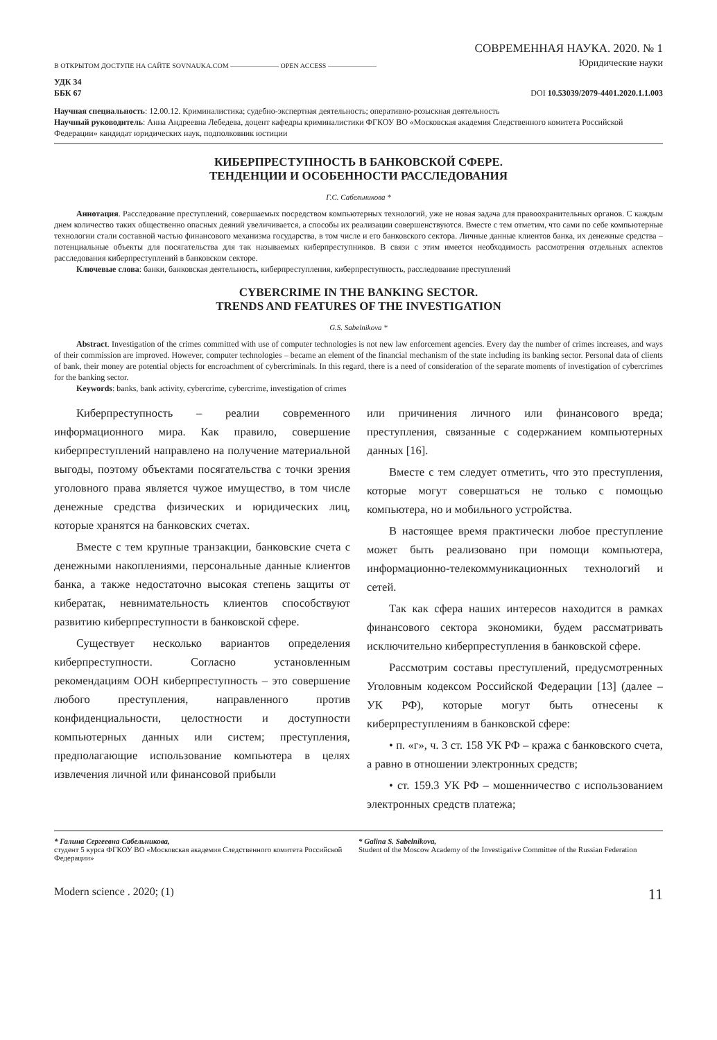В ОТКРЫТОМ ДОСТУПЕ НА САЙТЕ SOVNAUKA.COM ——————— OPEN ACCESS ———————
СОВРЕМЕННАЯ НАУКА. 2020. № 1
Юридические науки
УДК 34
ББК 67
DOI 10.53039/2079-4401.2020.1.1.003
Научная специальность: 12.00.12. Криминалистика; судебно-экспертная деятельность; оперативно-розыскная деятельность
Научный руководитель: Анна Андреевна Лебедева, доцент кафедры криминалистики ФГКОУ ВО «Московская академия Следственного комитета Российской Федерации» кандидат юридических наук, подполковник юстиции
КИБЕРПРЕСТУПНОСТЬ В БАНКОВСКОЙ СФЕРЕ.
ТЕНДЕНЦИИ И ОСОБЕННОСТИ РАССЛЕДОВАНИЯ
Г.С. Сабельникова *
Аннотация. Расследование преступлений, совершаемых посредством компьютерных технологий, уже не новая задача для правоохранительных органов. С каждым днем количество таких общественно опасных деяний увеличивается, а способы их реализации совершенствуются. Вместе с тем отметим, что сами по себе компьютерные технологии стали составной частью финансового механизма государства, в том числе и его банковского сектора. Личные данные клиентов банка, их денежные средства – потенциальные объекты для посягательства для так называемых киберпреступников. В связи с этим имеется необходимость рассмотрения отдельных аспектов расследования киберпреступлений в банковском секторе.
Ключевые слова: банки, банковская деятельность, киберпреступления, киберпреступность, расследование преступлений
CYBERCRIME IN THE BANKING SECTOR.
TRENDS AND FEATURES OF THE INVESTIGATION
G.S. Sabelnikova *
Abstract. Investigation of the crimes committed with use of computer technologies is not new law enforcement agencies. Every day the number of crimes increases, and ways of their commission are improved. However, computer technologies – became an element of the financial mechanism of the state including its banking sector. Personal data of clients of bank, their money are potential objects for encroachment of cybercriminals. In this regard, there is a need of consideration of the separate moments of investigation of cybercrimes for the banking sector.
Keywords: banks, bank activity, cybercrime, cybercrime, investigation of crimes
Киберпреступность – реалии современного информационного мира. Как правило, совершение киберпреступлений направлено на получение материальной выгоды, поэтому объектами посягательства с точки зрения уголовного права является чужое имущество, в том числе денежные средства физических и юридических лиц, которые хранятся на банковских счетах.
Вместе с тем крупные транзакции, банковские счета с денежными накоплениями, персональные данные клиентов банка, а также недостаточно высокая степень защиты от кибератак, невнимательность клиентов способствуют развитию киберпреступности в банковской сфере.
Существует несколько вариантов определения киберпреступности. Согласно установленным рекомендациям ООН киберпреступность – это совершение любого преступления, направленного против конфиденциальности, целостности и доступности компьютерных данных или систем; преступления, предполагающие использование компьютера в целях извлечения личной или финансовой прибыли
или причинения личного или финансового вреда; преступления, связанные с содержанием компьютерных данных [16].
Вместе с тем следует отметить, что это преступления, которые могут совершаться не только с помощью компьютера, но и мобильного устройства.
В настоящее время практически любое преступление может быть реализовано при помощи компьютера, информационно-телекоммуникационных технологий и сетей.
Так как сфера наших интересов находится в рамках финансового сектора экономики, будем рассматривать исключительно киберпреступления в банковской сфере.
Рассмотрим составы преступлений, предусмотренных Уголовным кодексом Российской Федерации [13] (далее – УК РФ), которые могут быть отнесены к киберпреступлениям в банковской сфере:
• п. «г», ч. 3 ст. 158 УК РФ – кража с банковского счета, а равно в отношении электронных средств;
• ст. 159.3 УК РФ – мошенничество с использованием электронных средств платежа;
* Галина Сергеевна Сабельникова,
студент 5 курса ФГКОУ ВО «Московская академия Следственного комитета Российской Федерации»
* Galina S. Sabelnikova,
Student of the Moscow Academy of the Investigative Committee of the Russian Federation
Modern science . 2020; (1)
11